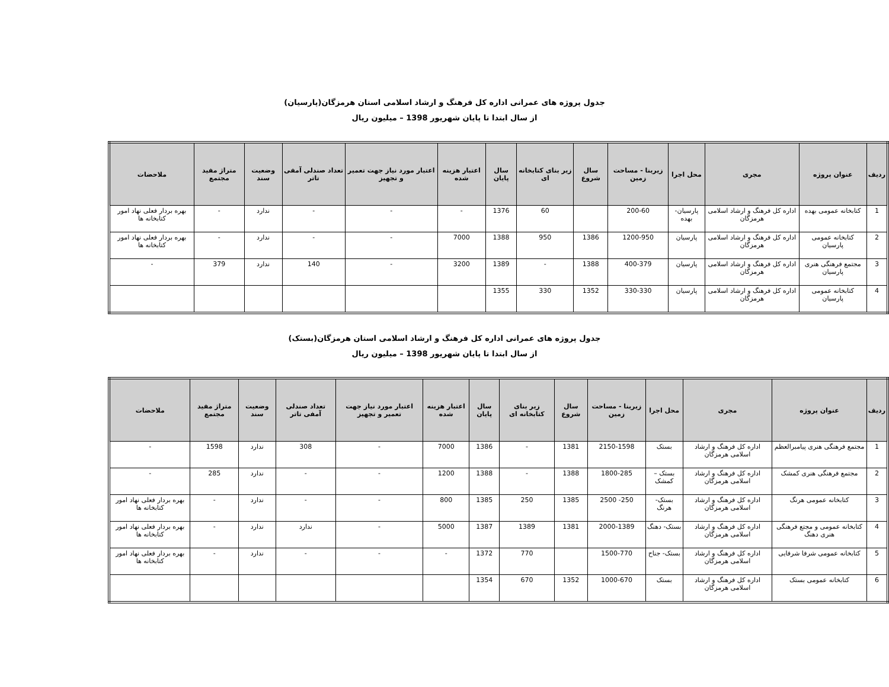جدول پروژه های عمرانی اداره کل فرهنگ و ارشاد اسلامی استان هرمزگان(پارسیان)
از سال ابتدا تا پایان شهریور 1398 – میلیون ریال
| ردیف | عنوان پروژه | مجری | محل اجرا | زیربنا - مساحت زمین | سال شروع | زیر بنای کتابخانه ای | سال پایان | اعتبار هزینه شده | اعتبار مورد نیاز جهت تعمیر و تجهیز | تعداد صندلی آمفی تاتر | وضعیت سند | متراژ مفید مجتمع | ملاحضات |
| --- | --- | --- | --- | --- | --- | --- | --- | --- | --- | --- | --- | --- | --- |
| 1 | کتابخانه عمومی بهده | اداره کل فرهنگ و ارشاد اسلامی هرمزگان | پارسیان- بهده | 200-60 | | 60 | 1376 | - | - | - | ندارد | - | بهره بردار فعلی نهاد امور کتابخانه ها |
| 2 | کتابخانه عمومی پارسیان | اداره کل فرهنگ و ارشاد اسلامی هرمزگان | پارسیان | 1200-950 | 1386 | 950 | 1388 | 7000 | - | - | ندارد | - | بهره بردار فعلی نهاد امور کتابخانه ها |
| 3 | مجتمع فرهنگی هنری پارسیان | اداره کل فرهنگ و ارشاد اسلامی هرمزگان | پارسیان | 400-379 | 1388 | - | 1389 | 3200 | - | 140 | ندارد | 379 | - |
| 4 | کتابخانه عمومی پارسیان | اداره کل فرهنگ و ارشاد اسلامی هرمزگان | پارسیان | 330-330 | 1352 | 330 | 1355 | | | | | | |
جدول پروژه های عمرانی اداره کل فرهنگ و ارشاد اسلامی استان هرمزگان(بستک)
از سال ابتدا تا پایان شهریور 1398 – میلیون ریال
| ردیف | عنوان پروژه | مجری | محل اجرا | زیربنا - مساحت زمین | سال شروع | زیر بنای کتابخانه ای | سال پایان | اعتبار هزینه شده | اعتبار مورد نیاز جهت تعمیر و تجهیز | تعداد صندلی آمفی تاتر | وضعیت سند | متراژ مفید مجتمع | ملاحضات |
| --- | --- | --- | --- | --- | --- | --- | --- | --- | --- | --- | --- | --- | --- |
| 1 | مجتمع فرهنگی هنری پیامبرالعظم | اداره کل فرهنگ و ارشاد اسلامی هرمزگان | بستک | 2150-1598 | 1381 | - | 1386 | 7000 | - | 308 | ندارد | 1598 | - |
| 2 | مجتمع فرهنگی هنری کمشک | اداره کل فرهنگ و ارشاد اسلامی هرمزگان | بستک – کمشک | 1800-285 | 1388 | - | 1388 | 1200 | - | - | ندارد | 285 | - |
| 3 | کتابخانه عمومی هرنگ | اداره کل فرهنگ و ارشاد اسلامی هرمزگان | بستک- هرنگ | 250- 2500 | 1385 | 250 | 1385 | 800 | - | - | ندارد | - | بهره بردار فعلی نهاد امور کتابخانه ها |
| 4 | کتابخانه عمومی و مجتع فرهنگی هنری دهنگ | اداره کل فرهنگ و ارشاد اسلامی هرمزگان | بستک- دهنگ | 2000-1389 | 1381 | 1389 | 1387 | 5000 | - | ندارد | ندارد | - | بهره بردار فعلی نهاد امور کتابخانه ها |
| 5 | کتابخانه عمومی شرفا شرفایی | اداره کل فرهنگ و ارشاد اسلامی هرمزگان | بستک- جناح | 1500-770 | | 770 | 1372 | - | - | - | ندارد | - | بهره بردار فعلی نهاد امور کتابخانه ها |
| 6 | کتابخانه عمومی بستک | اداره کل فرهنگ و ارشاد اسلامی هرمزگان | بستک | 1000-670 | 1352 | 670 | 1354 | | | | | | |